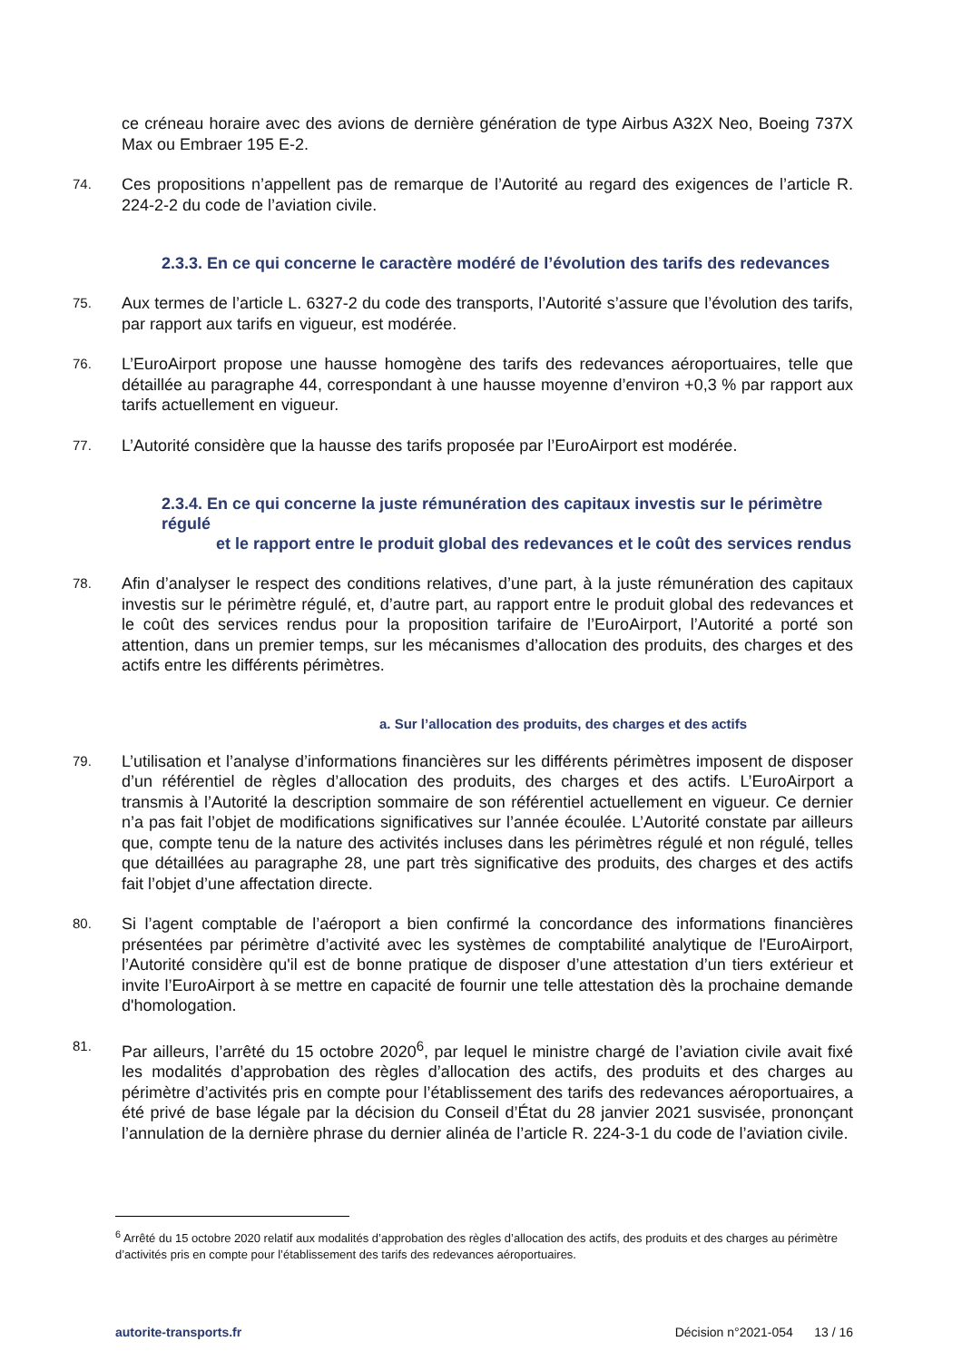ce créneau horaire avec des avions de dernière génération de type Airbus A32X Neo, Boeing 737X Max ou Embraer 195 E-2.
74.
Ces propositions n’appellent pas de remarque de l’Autorité au regard des exigences de l’article R. 224-2-2 du code de l’aviation civile.
2.3.3. En ce qui concerne le caractère modéré de l’évolution des tarifs des redevances
75.
Aux termes de l’article L. 6327-2 du code des transports, l’Autorité s’assure que l’évolution des tarifs, par rapport aux tarifs en vigueur, est modérée.
76.
L’EuroAirport propose une hausse homogène des tarifs des redevances aéroportuaires, telle que détaillée au paragraphe 44, correspondant à une hausse moyenne d’environ +0,3 % par rapport aux tarifs actuellement en vigueur.
77.
L’Autorité considère que la hausse des tarifs proposée par l’EuroAirport est modérée.
2.3.4. En ce qui concerne la juste rémunération des capitaux investis sur le périmètre régulé
et le rapport entre le produit global des redevances et le coût des services rendus
78.
Afin d’analyser le respect des conditions relatives, d’une part, à la juste rémunération des capitaux investis sur le périmètre régulé, et, d’autre part, au rapport entre le produit global des redevances et le coût des services rendus pour la proposition tarifaire de l’EuroAirport, l’Autorité a porté son attention, dans un premier temps, sur les mécanismes d’allocation des produits, des charges et des actifs entre les différents périmètres.
a. Sur l’allocation des produits, des charges et des actifs
79.
L’utilisation et l’analyse d’informations financières sur les différents périmètres imposent de disposer d’un référentiel de règles d’allocation des produits, des charges et des actifs. L’EuroAirport a transmis à l’Autorité la description sommaire de son référentiel actuellement en vigueur. Ce dernier n’a pas fait l’objet de modifications significatives sur l’année écoulée. L’Autorité constate par ailleurs que, compte tenu de la nature des activités incluses dans les périmètres régulé et non régulé, telles que détaillées au paragraphe 28, une part très significative des produits, des charges et des actifs fait l’objet d’une affectation directe.
80.
Si l’agent comptable de l’aéroport a bien confirmé la concordance des informations financières présentées par périmètre d’activité avec les systèmes de comptabilité analytique de l'EuroAirport, l’Autorité considère qu'il est de bonne pratique de disposer d’une attestation d’un tiers extérieur et invite l’EuroAirport à se mettre en capacité de fournir une telle attestation dès la prochaine demande d'homologation.
81.
Par ailleurs, l’arrêté du 15 octobre 2020<sup>6</sup>, par lequel le ministre chargé de l’aviation civile avait fixé les modalités d’approbation des règles d’allocation des actifs, des produits et des charges au périmètre d’activités pris en compte pour l’établissement des tarifs des redevances aéroportuaires, a été privé de base légale par la décision du Conseil d’État du 28 janvier 2021 susvisée, prononçant l’annulation de la dernière phrase du dernier alinéa de l’article R. 224-3-1 du code de l’aviation civile.
<sup>6</sup> Arrêté du 15 octobre 2020 relatif aux modalités d’approbation des règles d’allocation des actifs, des produits et des charges au périmètre d’activités pris en compte pour l’établissement des tarifs des redevances aéroportuaires.
autorite-transports.fr Décision n°2021-054 13 / 16